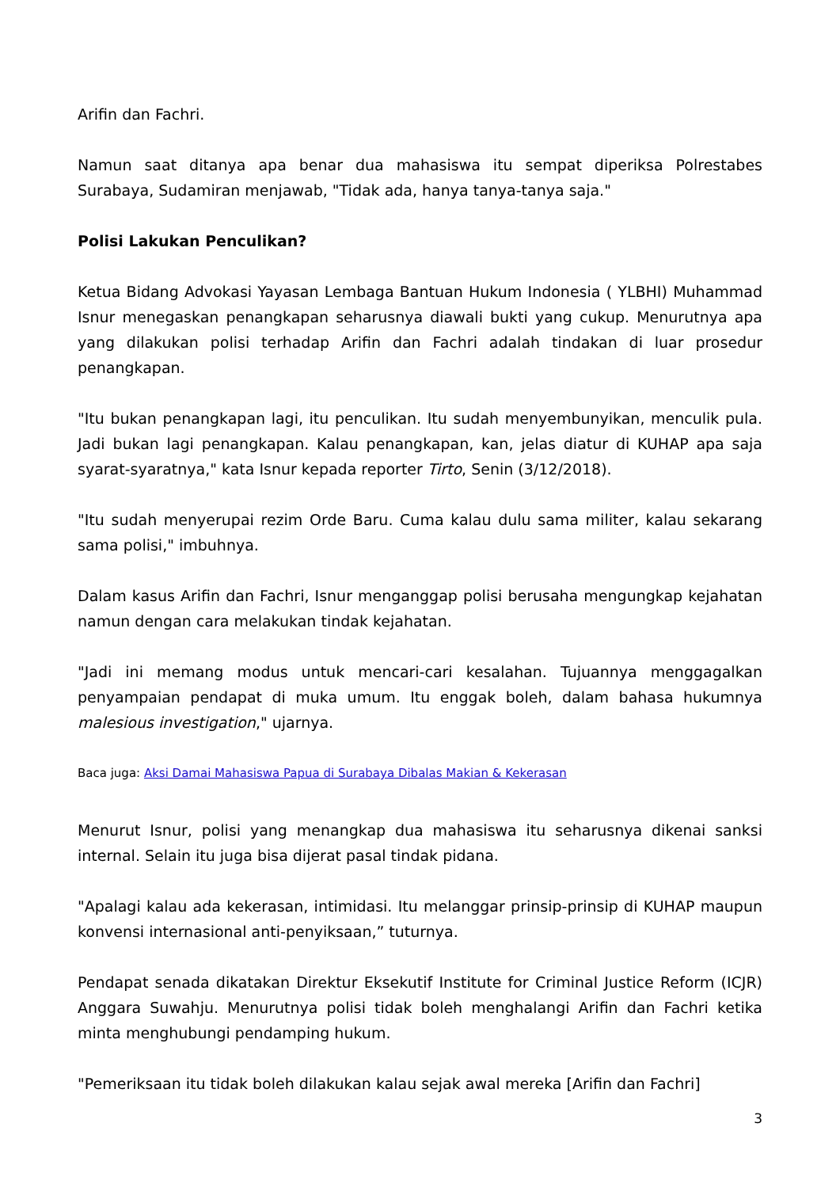Arifin dan Fachri.
Namun saat ditanya apa benar dua mahasiswa itu sempat diperiksa Polrestabes Surabaya, Sudamiran menjawab, "Tidak ada, hanya tanya-tanya saja."
Polisi Lakukan Penculikan?
Ketua Bidang Advokasi Yayasan Lembaga Bantuan Hukum Indonesia ( YLBHI) Muhammad Isnur menegaskan penangkapan seharusnya diawali bukti yang cukup. Menurutnya apa yang dilakukan polisi terhadap Arifin dan Fachri adalah tindakan di luar prosedur penangkapan.
"Itu bukan penangkapan lagi, itu penculikan. Itu sudah menyembunyikan, menculik pula. Jadi bukan lagi penangkapan. Kalau penangkapan, kan, jelas diatur di KUHAP apa saja syarat-syaratnya," kata Isnur kepada reporter Tirto, Senin (3/12/2018).
"Itu sudah menyerupai rezim Orde Baru. Cuma kalau dulu sama militer, kalau sekarang sama polisi," imbuhnya.
Dalam kasus Arifin dan Fachri, Isnur menganggap polisi berusaha mengungkap kejahatan namun dengan cara melakukan tindak kejahatan.
"Jadi ini memang modus untuk mencari-cari kesalahan. Tujuannya menggagalkan penyampaian pendapat di muka umum. Itu enggak boleh, dalam bahasa hukumnya malesious investigation," ujarnya.
Baca juga: Aksi Damai Mahasiswa Papua di Surabaya Dibalas Makian & Kekerasan
Menurut Isnur, polisi yang menangkap dua mahasiswa itu seharusnya dikenai sanksi internal. Selain itu juga bisa dijerat pasal tindak pidana.
"Apalagi kalau ada kekerasan, intimidasi. Itu melanggar prinsip-prinsip di KUHAP maupun konvensi internasional anti-penyiksaan,” tuturnya.
Pendapat senada dikatakan Direktur Eksekutif Institute for Criminal Justice Reform (ICJR) Anggara Suwahju. Menurutnya polisi tidak boleh menghalangi Arifin dan Fachri ketika minta menghubungi pendamping hukum.
"Pemeriksaan itu tidak boleh dilakukan kalau sejak awal mereka [Arifin dan Fachri]
3